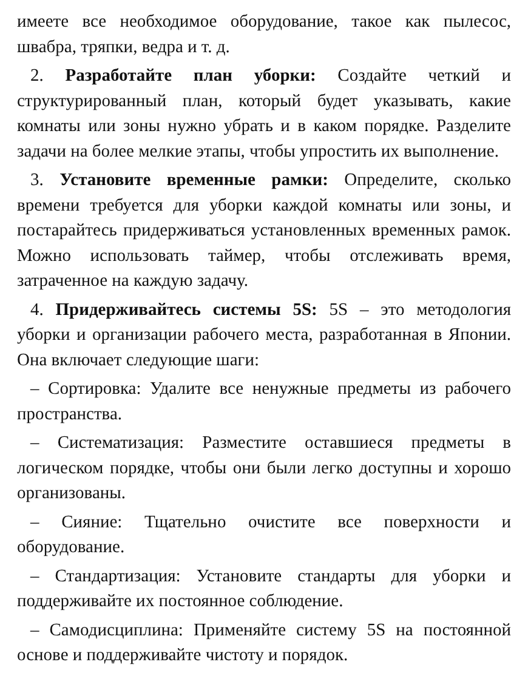имеете все необходимое оборудование, такое как пылесос, швабра, тряпки, ведра и т. д.
2. Разработайте план уборки: Создайте четкий и структурированный план, который будет указывать, какие комнаты или зоны нужно убрать и в каком порядке. Разделите задачи на более мелкие этапы, чтобы упростить их выполнение.
3. Установите временные рамки: Определите, сколько времени требуется для уборки каждой комнаты или зоны, и постарайтесь придерживаться установленных временных рамок. Можно использовать таймер, чтобы отслеживать время, затраченное на каждую задачу.
4. Придерживайтесь системы 5S: 5S – это методология уборки и организации рабочего места, разработанная в Японии. Она включает следующие шаги:
– Сортировка: Удалите все ненужные предметы из рабочего пространства.
– Систематизация: Разместите оставшиеся предметы в логическом порядке, чтобы они были легко доступны и хорошо организованы.
– Сияние: Тщательно очистите все поверхности и оборудование.
– Стандартизация: Установите стандарты для уборки и поддерживайте их постоянное соблюдение.
– Самодисциплина: Применяйте систему 5S на постоянной основе и поддерживайте чистоту и порядок.